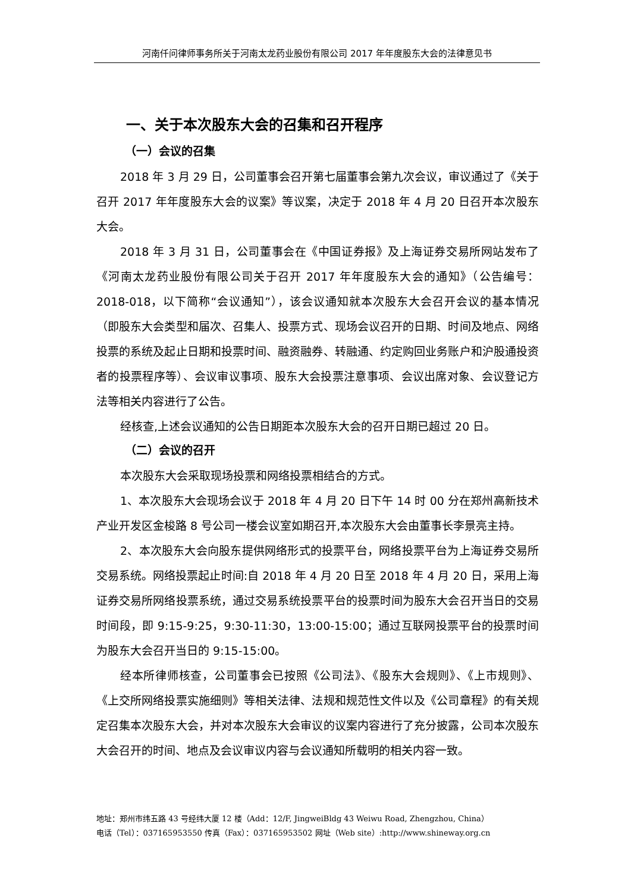河南仟问律师事务所关于河南太龙药业股份有限公司 2017 年年度股东大会的法律意见书
一、关于本次股东大会的召集和召开程序
（一）会议的召集
2018 年 3 月 29 日，公司董事会召开第七届董事会第九次会议，审议通过了《关于召开 2017 年年度股东大会的议案》等议案，决定于 2018 年 4 月 20 日召开本次股东大会。
2018 年 3 月 31 日，公司董事会在《中国证券报》及上海证券交易所网站发布了《河南太龙药业股份有限公司关于召开 2017 年年度股东大会的通知》（公告编号：2018-018，以下简称“会议通知”），该会议通知就本次股东大会召开会议的基本情况（即股东大会类型和届次、召集人、投票方式、现场会议召开的日期、时间及地点、网络投票的系统及起止日期和投票时间、融资融券、转融通、约定购回业务账户和沪股通投资者的投票程序等）、会议审议事项、股东大会投票注意事项、会议出席对象、会议登记方法等相关内容进行了公告。
经核查,上述会议通知的公告日期距本次股东大会的召开日期已超过 20 日。
（二）会议的召开
本次股东大会采取现场投票和网络投票相结合的方式。
1、本次股东大会现场会议于 2018 年 4 月 20 日下午 14 时 00 分在郑州高新技术产业开发区金梭路 8 号公司一楼会议室如期召开,本次股东大会由董事长李景亮主持。
2、本次股东大会向股东提供网络形式的投票平台，网络投票平台为上海证券交易所交易系统。网络投票起止时间:自 2018 年 4 月 20 日至 2018 年 4 月 20 日，采用上海证券交易所网络投票系统，通过交易系统投票平台的投票时间为股东大会召开当日的交易时间段，即 9:15-9:25，9:30-11:30，13:00-15:00；通过互联网投票平台的投票时间为股东大会召开当日的 9:15-15:00。
经本所律师核查，公司董事会已按照《公司法》、《股东大会规则》、《上市规则》、《上交所网络投票实施细则》等相关法律、法规和规范性文件以及《公司章程》的有关规定召集本次股东大会，并对本次股东大会审议的议案内容进行了充分披露，公司本次股东大会召开的时间、地点及会议审议内容与会议通知所载明的相关内容一致。
地址：郑州市纬五路 43 号经纬大厦 12 楼（Add：12/F, JingweiBldg 43 Weiwu Road, Zhengzhou, China）
电话（Tel）：037165953550 传真（Fax）：037165953502 网址（Web site）:http://www.shineway.org.cn